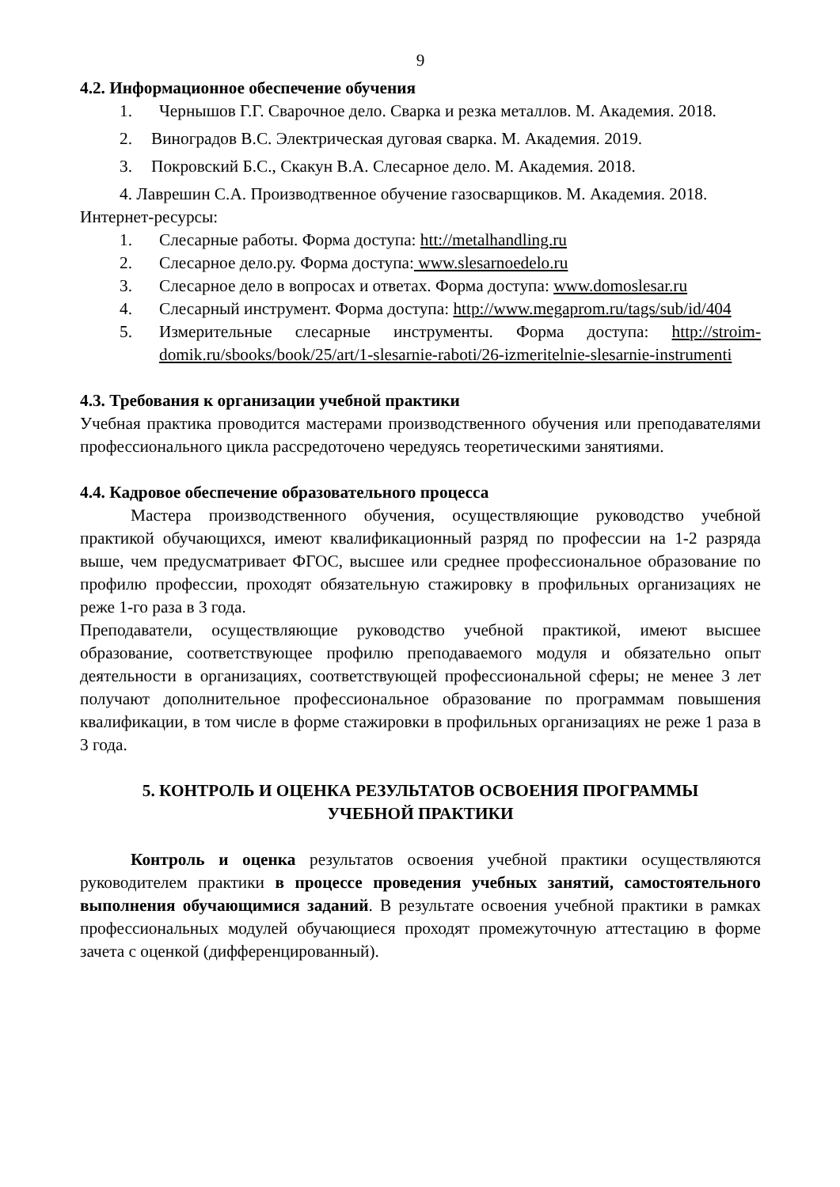9
4.2. Информационное обеспечение обучения
1. Чернышов Г.Г. Сварочное дело. Сварка и резка металлов. М. Академия. 2018.
2. Виноградов В.С. Электрическая дуговая сварка. М. Академия. 2019.
3. Покровский Б.С., Скакун В.А. Слесарное дело. М. Академия. 2018.
4. Лаврешин С.А. Производтвенное обучение газосварщиков. М. Академия. 2018.
Интернет-ресурсы:
1. Слесарные работы. Форма доступа: htt://metalhandling.ru
2. Слесарное дело.ру. Форма доступа: www.slesarnoedelo.ru
3. Слесарное дело в вопросах и ответах. Форма доступа: www.domoslesar.ru
4. Слесарный инструмент. Форма доступа: http://www.megaprom.ru/tags/sub/id/404
5. Измерительные слесарные инструменты. Форма доступа: http://stroim-domik.ru/sbooks/book/25/art/1-slesarnie-raboti/26-izmeritelnie-slesarnie-instrumenti
4.3. Требования к организации учебной практики
Учебная практика проводится мастерами производственного обучения или преподавателями профессионального цикла рассредоточено чередуясь теоретическими занятиями.
4.4. Кадровое обеспечение образовательного процесса
Мастера производственного обучения, осуществляющие руководство учебной практикой обучающихся, имеют квалификационный разряд по профессии на 1-2 разряда выше, чем предусматривает ФГОС, высшее или среднее профессиональное образование по профилю профессии, проходят обязательную стажировку в профильных организациях не реже 1-го раза в 3 года.
Преподаватели, осуществляющие руководство учебной практикой, имеют высшее образование, соответствующее профилю преподаваемого модуля и обязательно опыт деятельности в организациях, соответствующей профессиональной сферы; не менее 3 лет получают дополнительное профессиональное образование по программам повышения квалификации, в том числе в форме стажировки в профильных организациях не реже 1 раза в 3 года.
5. КОНТРОЛЬ И ОЦЕНКА РЕЗУЛЬТАТОВ ОСВОЕНИЯ ПРОГРАММЫ
УЧЕБНОЙ ПРАКТИКИ
Контроль и оценка результатов освоения учебной практики осуществляются руководителем практики в процессе проведения учебных занятий, самостоятельного выполнения обучающимися заданий. В результате освоения учебной практики в рамках профессиональных модулей обучающиеся проходят промежуточную аттестацию в форме зачета с оценкой (дифференцированный).